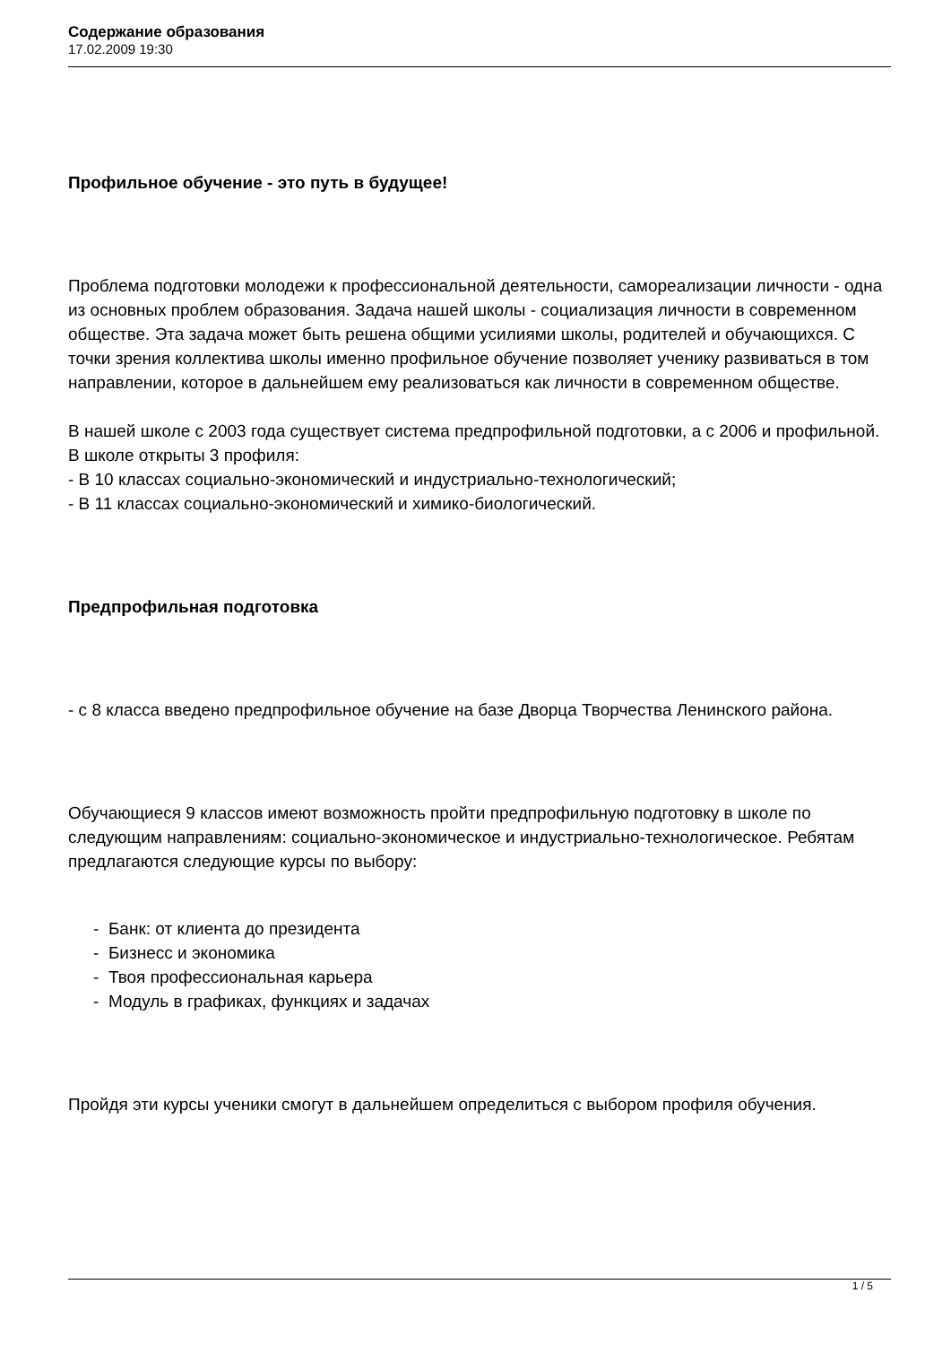Содержание образования
17.02.2009 19:30
Профильное обучение - это путь в будущее!
Проблема подготовки молодежи к профессиональной деятельности, самореализации личности - одна из основных проблем образования. Задача нашей школы - социализация личности в современном обществе. Эта задача может быть решена общими усилиями школы, родителей и обучающихся. С точки зрения коллектива школы именно профильное обучение позволяет ученику развиваться в том направлении, которое в дальнейшем ему реализоваться как личности в современном обществе.
В нашей школе с 2003 года существует система предпрофильной подготовки, а с 2006 и профильной. В школе открыты 3 профиля:
- В 10 классах социально-экономический и индустриально-технологический;
- В 11 классах социально-экономический и химико-биологический.
Предпрофильная подготовка
- с 8 класса введено предпрофильное обучение на базе Дворца Творчества Ленинского района.
Обучающиеся 9 классов имеют возможность пройти предпрофильную подготовку в школе по следующим направлениям: социально-экономическое и индустриально-технологическое. Ребятам предлагаются следующие курсы по выбору:
- Банк: от клиента до президента
- Бизнесс и экономика
- Твоя профессиональная карьера
- Модуль в графиках, функциях и задачах
Пройдя эти курсы ученики смогут в дальнейшем определиться с выбором профиля обучения.
1 / 5